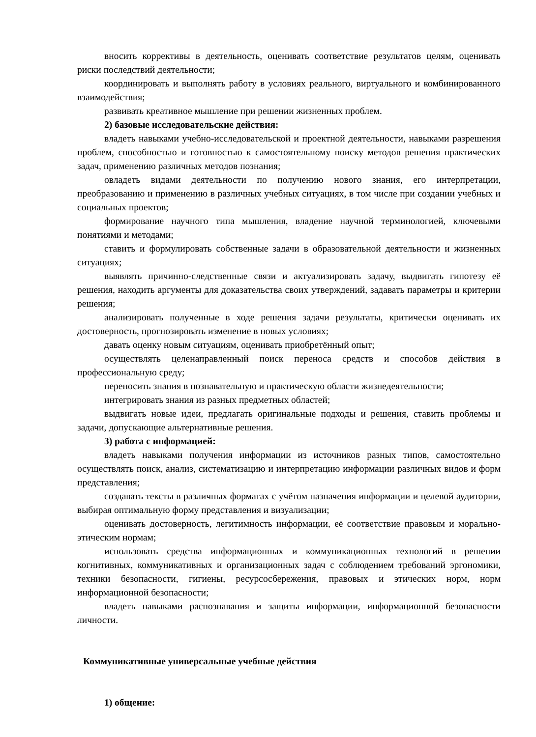вносить коррективы в деятельность, оценивать соответствие результатов целям, оценивать риски последствий деятельности;
координировать и выполнять работу в условиях реального, виртуального и комбинированного взаимодействия;
развивать креативное мышление при решении жизненных проблем.
2) базовые исследовательские действия:
владеть навыками учебно-исследовательской и проектной деятельности, навыками разрешения проблем, способностью и готовностью к самостоятельному поиску методов решения практических задач, применению различных методов познания;
овладеть видами деятельности по получению нового знания, его интерпретации, преобразованию и применению в различных учебных ситуациях, в том числе при создании учебных и социальных проектов;
формирование научного типа мышления, владение научной терминологией, ключевыми понятиями и методами;
ставить и формулировать собственные задачи в образовательной деятельности и жизненных ситуациях;
выявлять причинно-следственные связи и актуализировать задачу, выдвигать гипотезу её решения, находить аргументы для доказательства своих утверждений, задавать параметры и критерии решения;
анализировать полученные в ходе решения задачи результаты, критически оценивать их достоверность, прогнозировать изменение в новых условиях;
давать оценку новым ситуациям, оценивать приобретённый опыт;
осуществлять целенаправленный поиск переноса средств и способов действия в профессиональную среду;
переносить знания в познавательную и практическую области жизнедеятельности;
интегрировать знания из разных предметных областей;
выдвигать новые идеи, предлагать оригинальные подходы и решения, ставить проблемы и задачи, допускающие альтернативные решения.
3) работа с информацией:
владеть навыками получения информации из источников разных типов, самостоятельно осуществлять поиск, анализ, систематизацию и интерпретацию информации различных видов и форм представления;
создавать тексты в различных форматах с учётом назначения информации и целевой аудитории, выбирая оптимальную форму представления и визуализации;
оценивать достоверность, легитимность информации, её соответствие правовым и морально-этическим нормам;
использовать средства информационных и коммуникационных технологий в решении когнитивных, коммуникативных и организационных задач с соблюдением требований эргономики, техники безопасности, гигиены, ресурсосбережения, правовых и этических норм, норм информационной безопасности;
владеть навыками распознавания и защиты информации, информационной безопасности личности.
Коммуникативные универсальные учебные действия
1) общение: